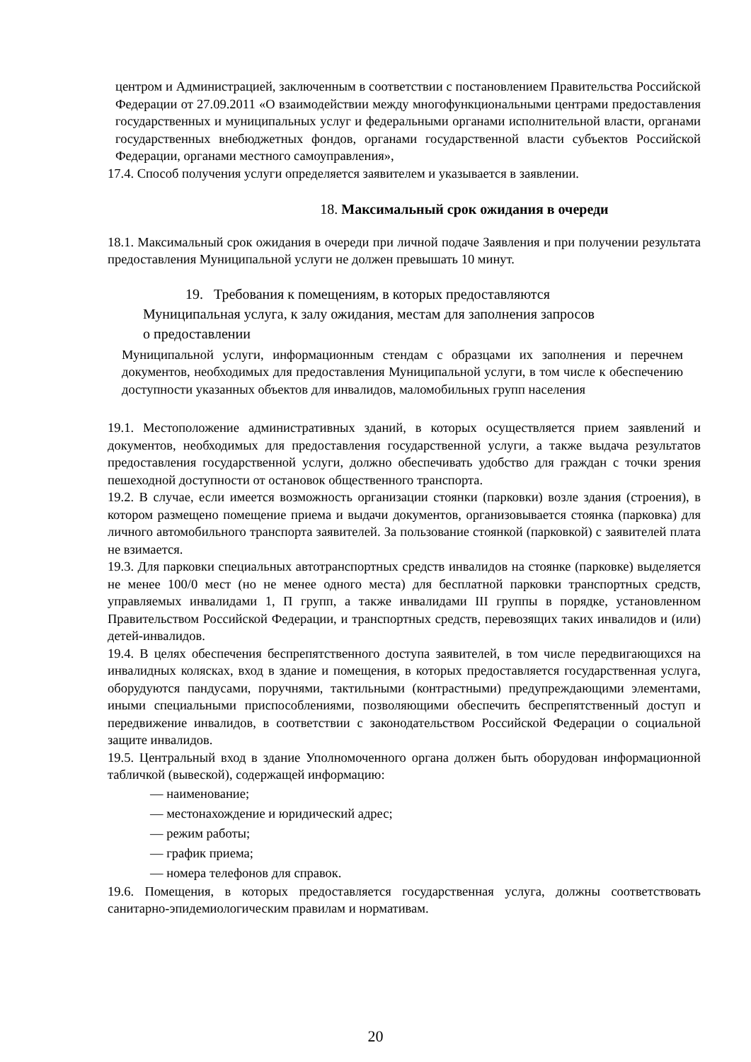центром и Администрацией, заключенным в соответствии с постановлением Правительства Российской Федерации от 27.09.2011 «О взаимодействии между многофункциональными центрами предоставления государственных и муниципальных услуг и федеральными органами исполнительной власти, органами государственных внебюджетных фондов, органами государственной власти субъектов Российской Федерации, органами местного самоуправления»,
17.4. Способ получения услуги определяется заявителем и указывается в заявлении.
18. Максимальный срок ожидания в очереди
18.1. Максимальный срок ожидания в очереди при личной подаче Заявления и при получении результата предоставления Муниципальной услуги не должен превышать 10 минут.
19. Требования к помещениям, в которых предоставляются
Муниципальная услуга, к залу ожидания, местам для заполнения запросов
о предоставлении
Муниципальной услуги, информационным стендам с образцами их заполнения и перечнем документов, необходимых для предоставления Муниципальной услуги, в том числе к обеспечению доступности указанных объектов для инвалидов, маломобильных групп населения
19.1. Местоположение административных зданий, в которых осуществляется прием заявлений и документов, необходимых для предоставления государственной услуги, а также выдача результатов предоставления государственной услуги, должно обеспечивать удобство для граждан с точки зрения пешеходной доступности от остановок общественного транспорта.
19.2. В случае, если имеется возможность организации стоянки (парковки) возле здания (строения), в котором размещено помещение приема и выдачи документов, организовывается стоянка (парковка) для личного автомобильного транспорта заявителей. За пользование стоянкой (парковкой) с заявителей плата не взимается.
19.3. Для парковки специальных автотранспортных средств инвалидов на стоянке (парковке) выделяется не менее 100/0 мест (но не менее одного места) для бесплатной парковки транспортных средств, управляемых инвалидами 1, П групп, а также инвалидами III группы в порядке, установленном Правительством Российской Федерации, и транспортных средств, перевозящих таких инвалидов и (или) детей-инвалидов.
19.4. В целях обеспечения беспрепятственного доступа заявителей, в том числе передвигающихся на инвалидных колясках, вход в здание и помещения, в которых предоставляется государственная услуга, оборудуются пандусами, поручнями, тактильными (контрастными) предупреждающими элементами, иными специальными приспособлениями, позволяющими обеспечить беспрепятственный доступ и передвижение инвалидов, в соответствии с законодательством Российской Федерации о социальной защите инвалидов.
19.5. Центральный вход в здание Уполномоченного органа должен быть оборудован информационной табличкой (вывеской), содержащей информацию:
— наименование;
— местонахождение и юридический адрес;
— режим работы;
— график приема;
— номера телефонов для справок.
19.6. Помещения, в которых предоставляется государственная услуга, должны соответствовать санитарно-эпидемиологическим правилам и нормативам.
20